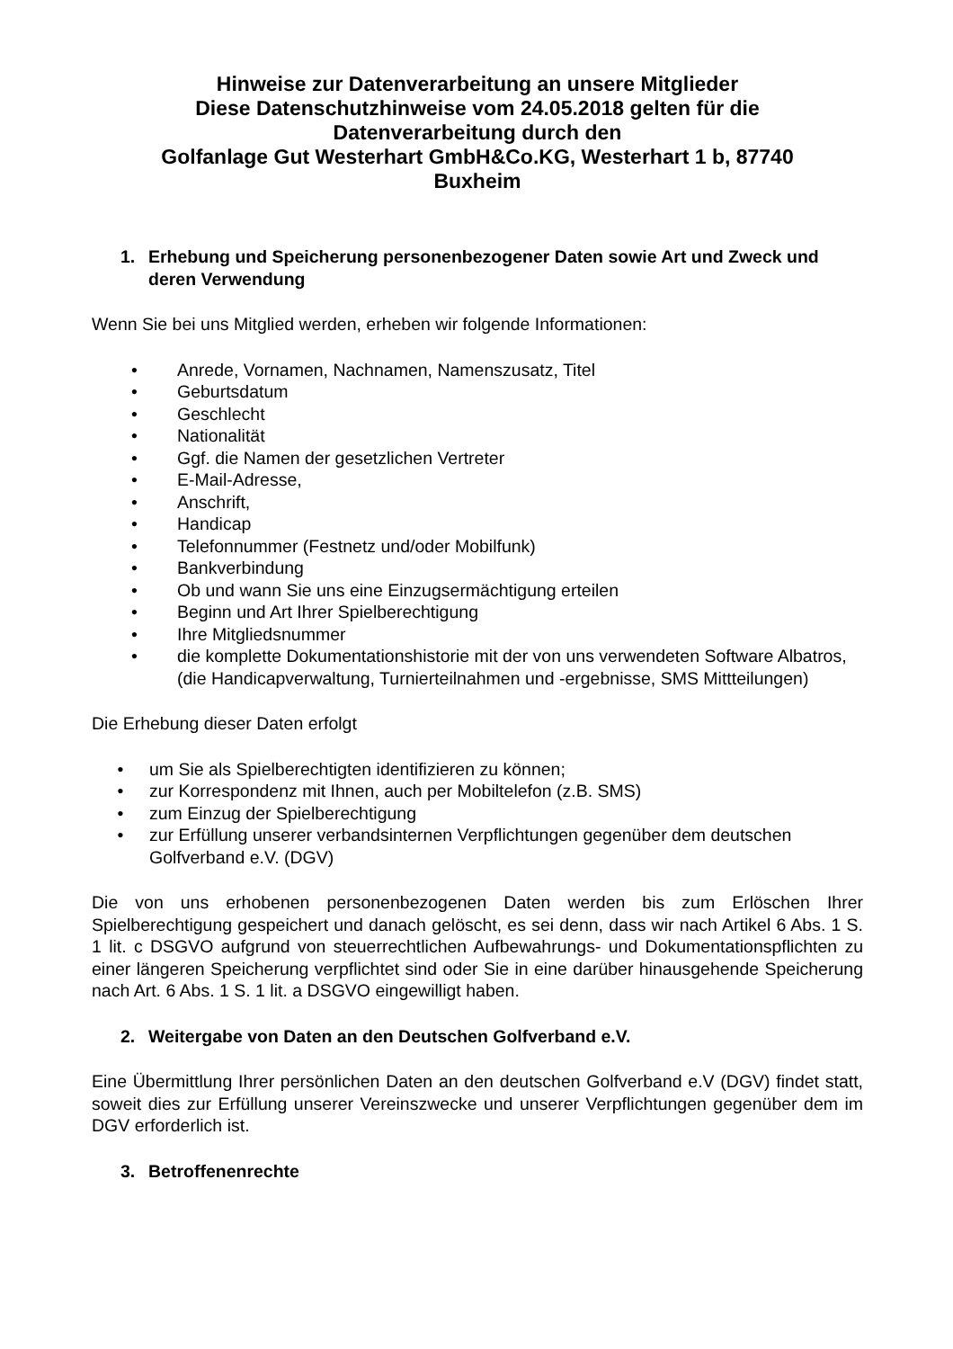Hinweise zur Datenverarbeitung an unsere Mitglieder
Diese Datenschutzhinweise vom 24.05.2018 gelten für die
Datenverarbeitung durch den
Golfanlage Gut Westerhart GmbH&Co.KG, Westerhart 1 b, 87740
Buxheim
1. Erhebung und Speicherung personenbezogener Daten sowie Art und Zweck und deren Verwendung
Wenn Sie bei uns Mitglied werden, erheben wir folgende Informationen:
• Anrede, Vornamen, Nachnamen, Namenszusatz, Titel
• Geburtsdatum
• Geschlecht
• Nationalität
• Ggf. die Namen der gesetzlichen Vertreter
• E-Mail-Adresse,
• Anschrift,
• Handicap
• Telefonnummer (Festnetz und/oder Mobilfunk)
• Bankverbindung
• Ob und wann Sie uns eine Einzugsermächtigung erteilen
• Beginn und Art Ihrer Spielberechtigung
• Ihre Mitgliedsnummer
• die komplette Dokumentationshistorie mit der von uns verwendeten Software Albatros, (die Handicapverwaltung, Turnierteilnahmen und -ergebnisse, SMS Mittteilungen)
Die Erhebung dieser Daten erfolgt
• um Sie als Spielberechtigten identifizieren zu können;
• zur Korrespondenz mit Ihnen, auch per Mobiltelefon (z.B. SMS)
• zum Einzug der Spielberechtigung
• zur Erfüllung unserer verbandsinternen Verpflichtungen gegenüber dem deutschen Golfverband e.V. (DGV)
Die von uns erhobenen personenbezogenen Daten werden bis zum Erlöschen Ihrer Spielberechtigung gespeichert und danach gelöscht, es sei denn, dass wir nach Artikel 6 Abs. 1 S. 1 lit. c DSGVO aufgrund von steuerrechtlichen Aufbewahrungs- und Dokumentationspflichten zu einer längeren Speicherung verpflichtet sind oder Sie in eine darüber hinausgehende Speicherung nach Art. 6 Abs. 1 S. 1 lit. a DSGVO eingewilligt haben.
2. Weitergabe von Daten an den Deutschen Golfverband e.V.
Eine Übermittlung Ihrer persönlichen Daten an den deutschen Golfverband e.V (DGV) findet statt, soweit dies zur Erfüllung unserer Vereinszwecke und unserer Verpflichtungen gegenüber dem im DGV erforderlich ist.
3. Betroffenenrechte